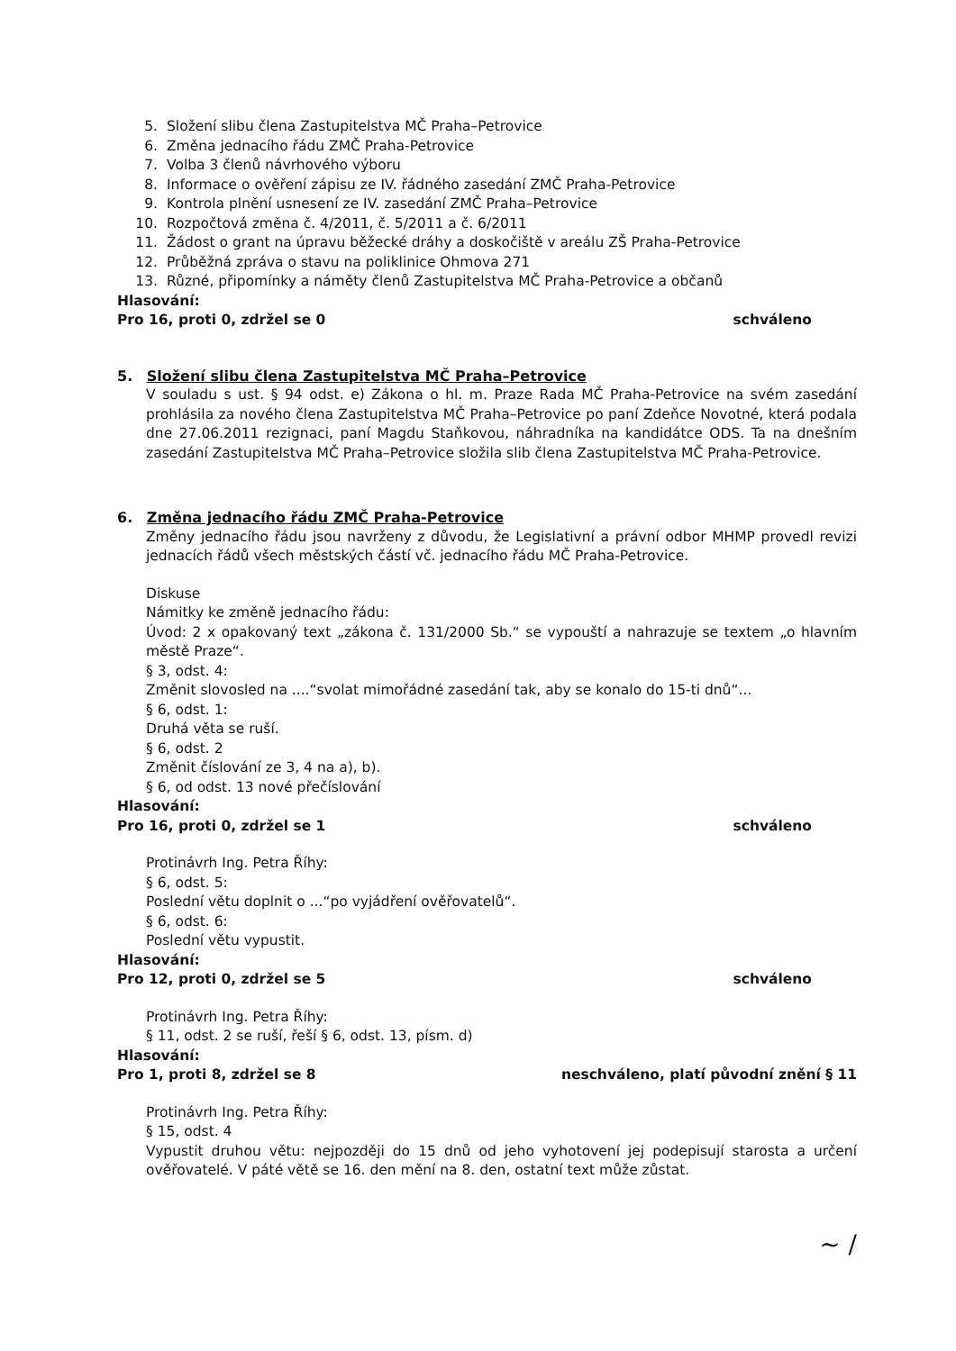5. Složení slibu člena Zastupitelstva MČ Praha–Petrovice
6. Změna jednacího řádu ZMČ Praha-Petrovice
7. Volba 3 členů návrhového výboru
8. Informace o ověření zápisu ze IV. řádného zasedání ZMČ Praha-Petrovice
9. Kontrola plnění usnesení ze IV. zasedání ZMČ Praha–Petrovice
10. Rozpočtová změna č. 4/2011, č. 5/2011 a č. 6/2011
11. Žádost o grant na úpravu běžecké dráhy a doskočiště v areálu ZŠ Praha-Petrovice
12. Průběžná zpráva o stavu na poliklinice Ohmova 271
13. Různé, připomínky a náměty členů Zastupitelstva MČ Praha-Petrovice a občanů
Hlasování:
Pro 16, proti 0, zdržel se 0 schváleno
5. Složení slibu člena Zastupitelstva MČ Praha–Petrovice
V souladu s ust. § 94 odst. e) Zákona o hl. m. Praze Rada MČ Praha-Petrovice na svém zasedání prohlásila za nového člena Zastupitelstva MČ Praha–Petrovice po paní Zdeňce Novotné, která podala dne 27.06.2011 rezignaci, paní Magdu Staňkovou, náhradníka na kandidátce ODS. Ta na dnešním zasedání Zastupitelstva MČ Praha–Petrovice složila slib člena Zastupitelstva MČ Praha-Petrovice.
6. Změna jednacího řádu ZMČ Praha-Petrovice
Změny jednacího řádu jsou navrženy z důvodu, že Legislativní a právní odbor MHMP provedl revizi jednacích řádů všech městských částí vč. jednacího řádu MČ Praha-Petrovice.
Diskuse
Námitky ke změně jednacího řádu:
Úvod: 2 x opakovaný text „zákona č. 131/2000 Sb.“ se vypouští a nahrazuje se textem „o hlavním městě Praze“.
§ 3, odst. 4:
Změnit slovosled na ....“svolat mimořádné zasedání tak, aby se konalo do 15-ti dnů“...
§ 6, odst. 1:
Druhá věta se ruší.
§ 6, odst. 2
Změnit číslování ze 3, 4 na a), b).
§ 6, od odst. 13 nové přečíslování
Hlasování:
Pro 16, proti 0, zdržel se 1 schváleno
Protinávrh Ing. Petra Říhy:
§ 6, odst. 5:
Poslední větu doplnit o ...“po vyjádření ověřovatelů“.
§ 6, odst. 6:
Poslední větu vypustit.
Hlasování:
Pro 12, proti 0, zdržel se 5 schváleno
Protinávrh Ing. Petra Říhy:
§ 11, odst. 2 se ruší, řeší § 6, odst. 13, písm. d)
Hlasování:
Pro 1, proti 8, zdržel se 8 neschváleno, platí původní znění § 11
Protinávrh Ing. Petra Říhy:
§ 15, odst. 4
Vypustit druhou větu: nejpozději do 15 dnů od jeho vyhotovení jej podepisují starosta a určení ověřovatelé. V páté větě se 16. den mění na 8. den, ostatní text může zůstat.
~ /